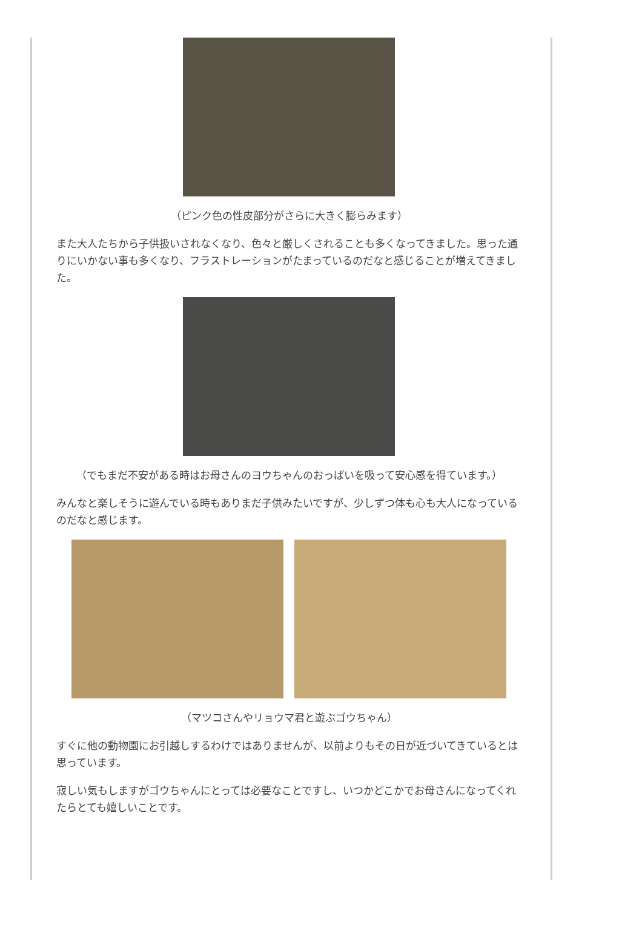（ピンク色の性皮部分がさらに大きく膨らみます）
また大人たちから子供扱いされなくなり、色々と厳しくされることも多くなってきました。思った通りにいかない事も多くなり、フラストレーションがたまっているのだなと感じることが増えてきました。
（でもまだ不安がある時はお母さんのヨウちゃんのおっぱいを吸って安心感を得ています。）
みんなと楽しそうに遊んでいる時もありまだ子供みたいですが、少しずつ体も心も大人になっているのだなと感じます。
（マツコさんやリョウマ君と遊ぶゴウちゃん）
すぐに他の動物園にお引越しするわけではありませんが、以前よりもその日が近づいてきているとは思っています。
寂しい気もしますがゴウちゃんにとっては必要なことですし、いつかどこかでお母さんになってくれたらとても嬉しいことです。